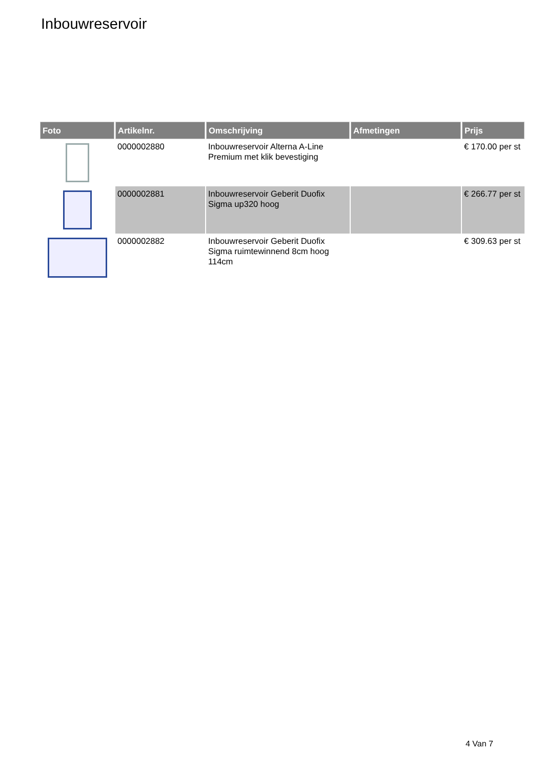Inbouwreservoir
| Foto | Artikelnr. | Omschrijving | Afmetingen | Prijs |
| --- | --- | --- | --- | --- |
| | 0000002880 | Inbouwreservoir Alterna A-Line Premium met klik bevestiging | | € 170.00 per st |
| | 0000002881 | Inbouwreservoir Geberit Duofix Sigma up320 hoog | | € 266.77 per st |
| | 0000002882 | Inbouwreservoir Geberit Duofix Sigma ruimtewinnend 8cm hoog 114cm | | € 309.63 per st |
4 Van 7